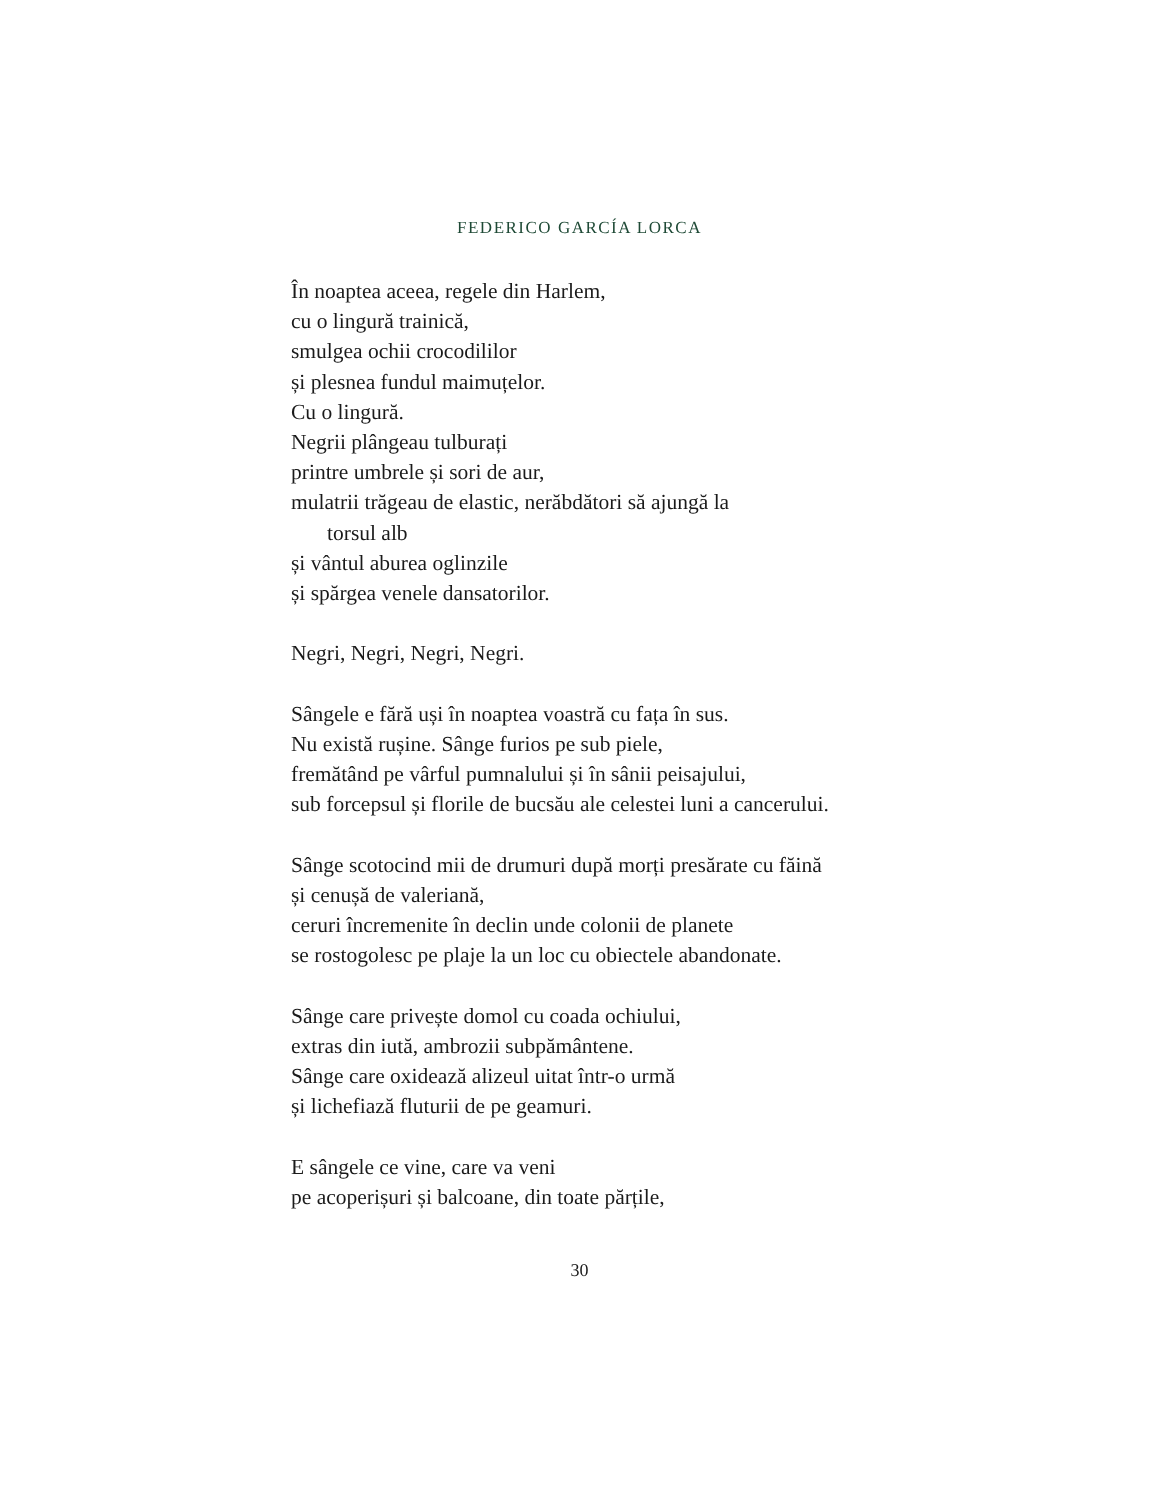FEDERICO GARCÍA LORCA
În noaptea aceea, regele din Harlem,
cu o lingură trainică,
smulgea ochii crocodililor
și plesnea fundul maimuțelor.
Cu o lingură.
Negrii plângeau tulburați
printre umbrele și sori de aur,
mulatrii trăgeau de elastic, nerăbdători să ajungă la
torsul alb
și vântul aburea oglinzile
și spărgea venele dansatorilor.
Negri, Negri, Negri, Negri.
Sângele e fără uși în noaptea voastră cu fața în sus.
Nu există rușine. Sânge furios pe sub piele,
fremătând pe vârful pumnalului și în sânii peisajului,
sub forcepsul și florile de bucsău ale celestei luni a cancerului.
Sânge scotocind mii de drumuri după morți presărate cu făină
și cenușă de valeriană,
ceruri încremenite în declin unde colonii de planete
se rostogolesc pe plaje la un loc cu obiectele abandonate.
Sânge care privește domol cu coada ochiului,
extras din iută, ambrozii subpământene.
Sânge care oxidează alizeul uitat într-o urmă
și lichefiază fluturii de pe geamuri.
E sângele ce vine, care va veni
pe acoperișuri și balcoane, din toate părțile,
30